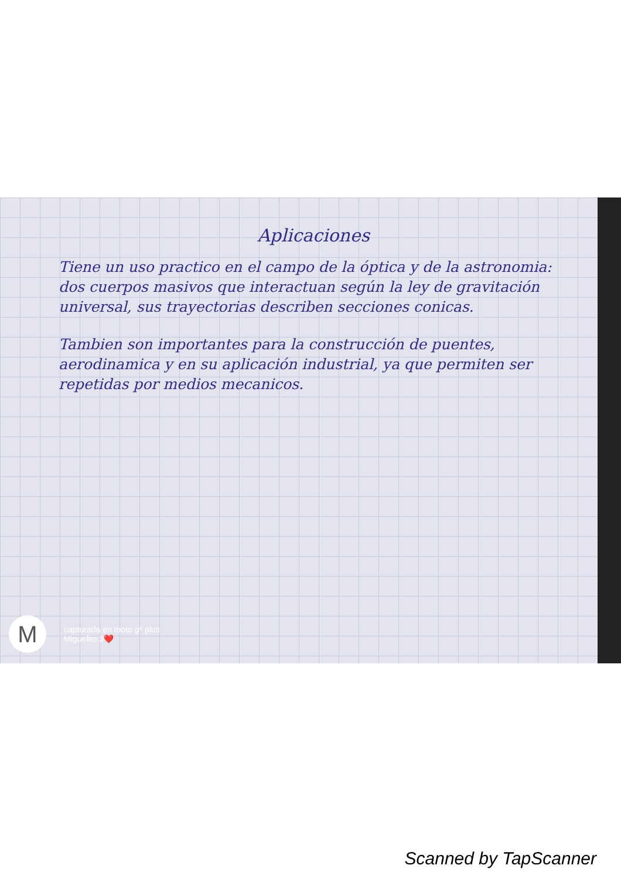Aplicaciones
Tiene un uso practico en el campo de la óptica y de la astronomia: dos cuerpos masivos que interactuan según la ley de gravitación universal, sus trayectorias describen secciones conicas.
Tambien son importantes para la construcción de puentes, aerodinamica y en su aplicación industrial, ya que permiten ser repetidas por medios mecanicos.
M
capturada en moto g⁸ plus
Miguelito:3❤️
Scanned by TapScanner